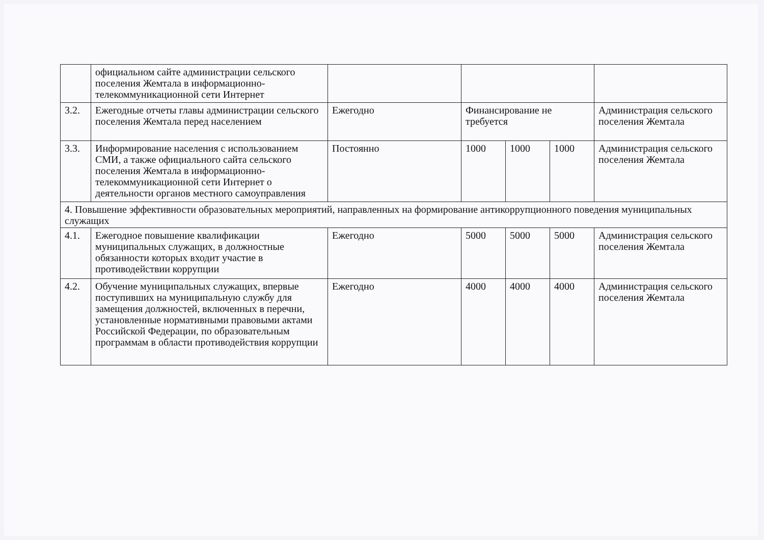| | официальном сайте администрации сельского поселения Жемтала в информационно-телекоммуникационной сети Интернет | | | | | |
| 3.2. | Ежегодные отчеты главы администрации сельского поселения Жемтала перед населением | Ежегодно | Финансирование не требуется | | | Администрация сельского поселения Жемтала |
| 3.3. | Информирование населения с использованием СМИ, а также официального сайта сельского поселения Жемтала в информационно-телекоммуникационной сети Интернет о деятельности органов местного самоуправления | Постоянно | 1000 | 1000 | 1000 | Администрация сельского поселения Жемтала |
| 4. Повышение эффективности образовательных мероприятий, направленных на формирование антикоррупционного поведения муниципальных служащих | | | | | | |
| 4.1. | Ежегодное повышение квалификации муниципальных служащих, в должностные обязанности которых входит участие в противодействии коррупции | Ежегодно | 5000 | 5000 | 5000 | Администрация сельского поселения Жемтала |
| 4.2. | Обучение муниципальных служащих, впервые поступивших на муниципальную службу для замещения должностей, включенных в перечни, установленные нормативными правовыми актами Российской Федерации, по образовательным программам в области противодействия коррупции | Ежегодно | 4000 | 4000 | 4000 | Администрация сельского поселения Жемтала |